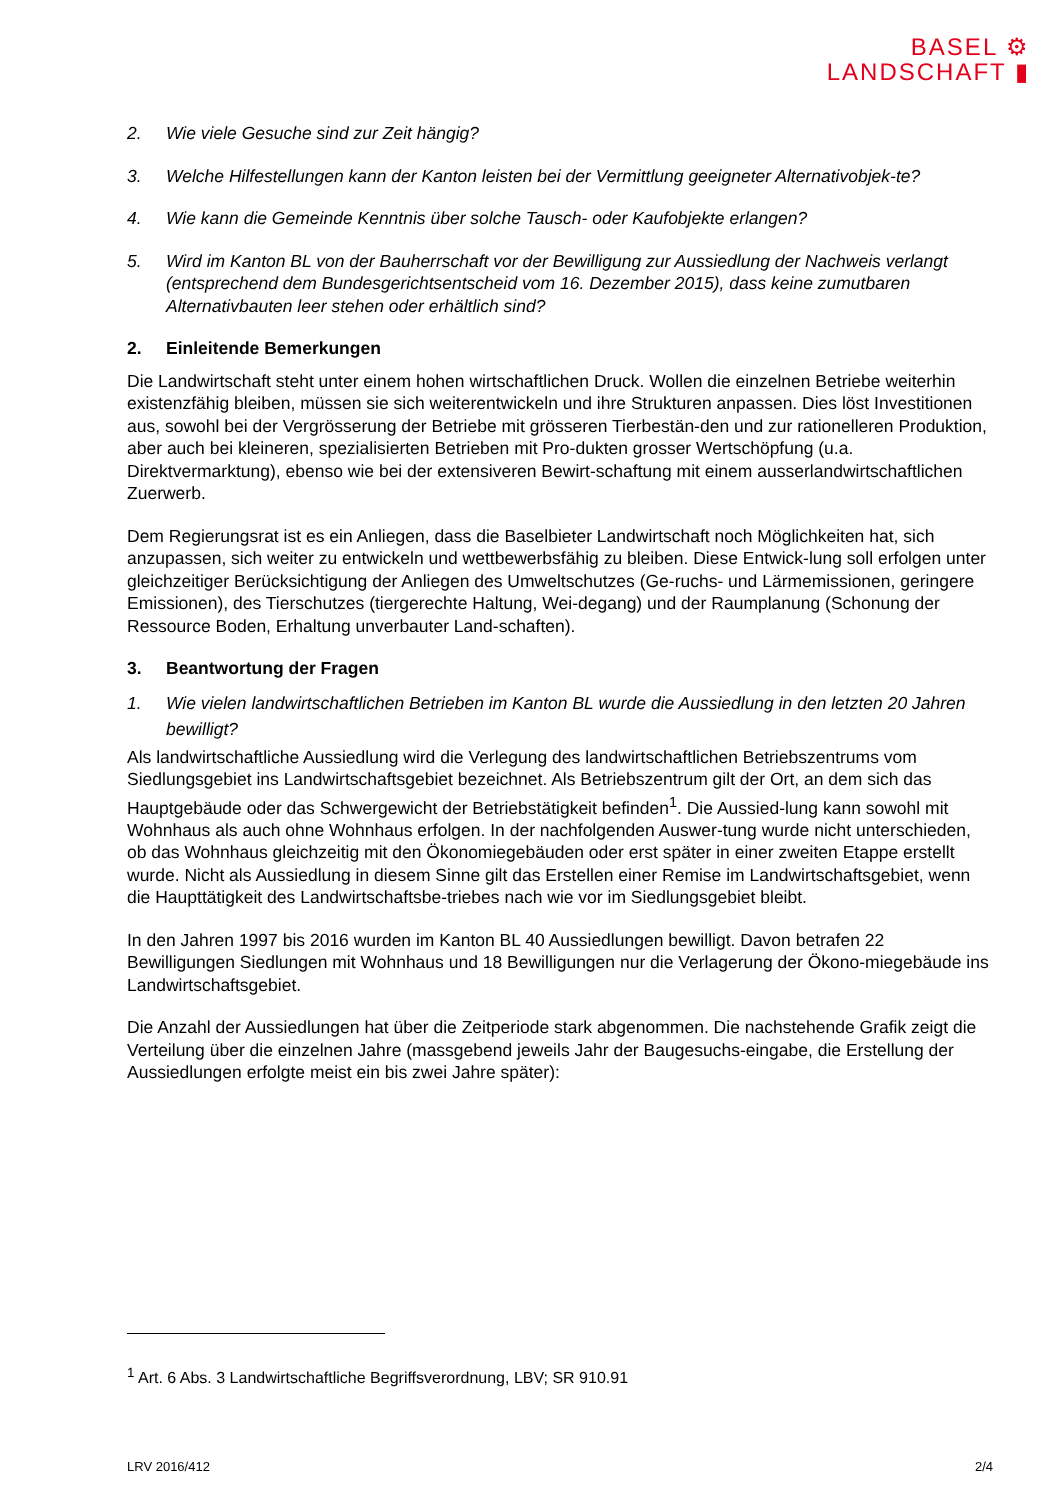BASEL ⚙
LANDSCHAFT ▮
2. Wie viele Gesuche sind zur Zeit hängig?
3. Welche Hilfestellungen kann der Kanton leisten bei der Vermittlung geeigneter Alternativobjek-te?
4. Wie kann die Gemeinde Kenntnis über solche Tausch- oder Kaufobjekte erlangen?
5. Wird im Kanton BL von der Bauherrschaft vor der Bewilligung zur Aussiedlung der Nachweis verlangt (entsprechend dem Bundesgerichtsentscheid vom 16. Dezember 2015), dass keine zumutbaren Alternativbauten leer stehen oder erhältlich sind?
2. Einleitende Bemerkungen
Die Landwirtschaft steht unter einem hohen wirtschaftlichen Druck. Wollen die einzelnen Betriebe weiterhin existenzfähig bleiben, müssen sie sich weiterentwickeln und ihre Strukturen anpassen. Dies löst Investitionen aus, sowohl bei der Vergrösserung der Betriebe mit grösseren Tierbestän-den und zur rationelleren Produktion, aber auch bei kleineren, spezialisierten Betrieben mit Pro-dukten grosser Wertschöpfung (u.a. Direktvermarktung), ebenso wie bei der extensiveren Bewirt-schaftung mit einem ausserlandwirtschaftlichen Zuerwerb.
Dem Regierungsrat ist es ein Anliegen, dass die Baselbieter Landwirtschaft noch Möglichkeiten hat, sich anzupassen, sich weiter zu entwickeln und wettbewerbsfähig zu bleiben. Diese Entwick-lung soll erfolgen unter gleichzeitiger Berücksichtigung der Anliegen des Umweltschutzes (Ge-ruchs- und Lärmemissionen, geringere Emissionen), des Tierschutzes (tiergerechte Haltung, Wei-degang) und der Raumplanung (Schonung der Ressource Boden, Erhaltung unverbauter Land-schaften).
3. Beantwortung der Fragen
1. Wie vielen landwirtschaftlichen Betrieben im Kanton BL wurde die Aussiedlung in den letzten 20 Jahren bewilligt?
Als landwirtschaftliche Aussiedlung wird die Verlegung des landwirtschaftlichen Betriebszentrums vom Siedlungsgebiet ins Landwirtschaftsgebiet bezeichnet. Als Betriebszentrum gilt der Ort, an dem sich das Hauptgebäude oder das Schwergewicht der Betriebstätigkeit befinden<sup>1</sup>. Die Aussied-lung kann sowohl mit Wohnhaus als auch ohne Wohnhaus erfolgen. In der nachfolgenden Auswer-tung wurde nicht unterschieden, ob das Wohnhaus gleichzeitig mit den Ökonomiegebäuden oder erst später in einer zweiten Etappe erstellt wurde. Nicht als Aussiedlung in diesem Sinne gilt das Erstellen einer Remise im Landwirtschaftsgebiet, wenn die Haupttätigkeit des Landwirtschaftsbe-triebes nach wie vor im Siedlungsgebiet bleibt.
In den Jahren 1997 bis 2016 wurden im Kanton BL 40 Aussiedlungen bewilligt. Davon betrafen 22 Bewilligungen Siedlungen mit Wohnhaus und 18 Bewilligungen nur die Verlagerung der Ökono-miegebäude ins Landwirtschaftsgebiet.
Die Anzahl der Aussiedlungen hat über die Zeitperiode stark abgenommen. Die nachstehende Grafik zeigt die Verteilung über die einzelnen Jahre (massgebend jeweils Jahr der Baugesuchs-eingabe, die Erstellung der Aussiedlungen erfolgte meist ein bis zwei Jahre später):
<sup>1</sup> Art. 6 Abs. 3 Landwirtschaftliche Begriffsverordnung, LBV; SR 910.91
LRV 2016/412 2/4